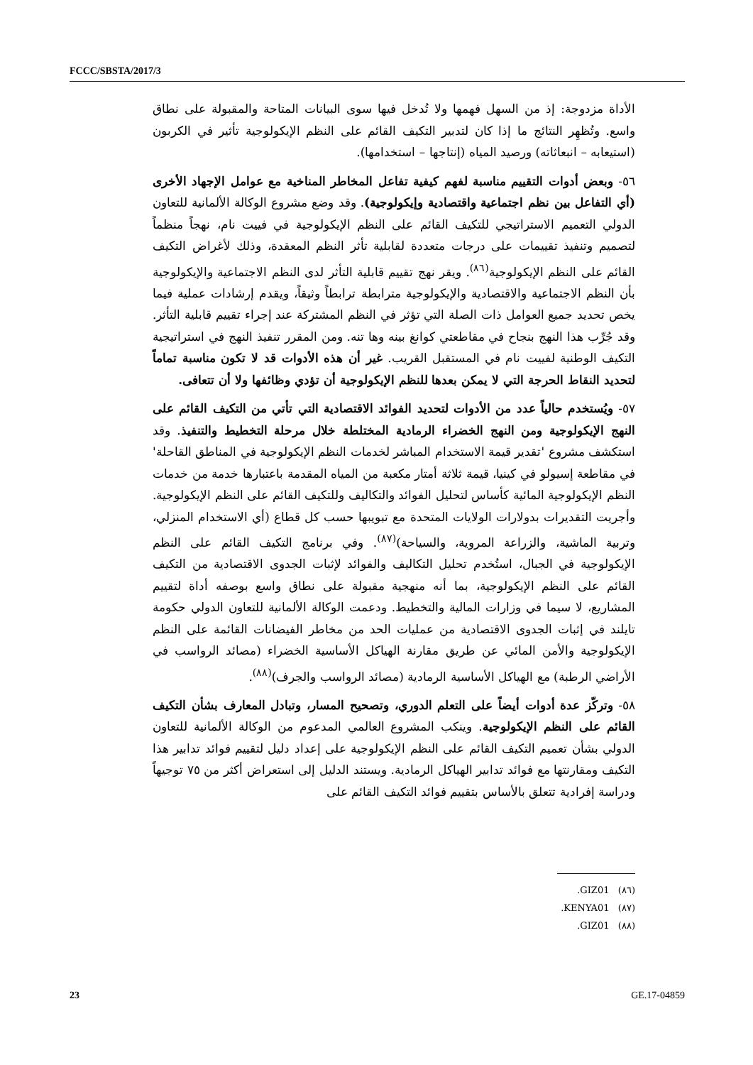FCCC/SBSTA/2017/3
الأداة مزدوجة: إذ من السهل فهمها ولا تُدخل فيها سوى البيانات المتاحة والمقبولة على نطاق واسع. وتُظهِر النتائج ما إذا كان لتدبير التكيف القائم على النظم الإيكولوجية تأثير في الكربون (استيعابه – انبعاثاته) ورصيد المياه (إنتاجها – استخدامها).
٥٦- وبعض أدوات التقييم مناسبة لفهم كيفية تفاعل المخاطر المناخية مع عوامل الإجهاد الأخرى (أي التفاعل بين نظم اجتماعية واقتصادية وإيكولوجية). وقد وضع مشروع الوكالة الألمانية للتعاون الدولي التعميم الاستراتيجي للتكيف القائم على النظم الإيكولوجية في فييت نام، نهجاً منظماً لتصميم وتنفيذ تقييمات على درجات متعددة لقابلية تأثر النظم المعقدة، وذلك لأغراض التكيف القائم على النظم الإيكولوجية<sup>(٨٦)</sup>. ويقر نهج تقييم قابلية التأثر لدى النظم الاجتماعية والإيكولوجية بأن النظم الاجتماعية والاقتصادية والإيكولوجية مترابطة ترابطاً وثيقاً، ويقدم إرشادات عملية فيما يخص تحديد جميع العوامل ذات الصلة التي تؤثر في النظم المشتركة عند إجراء تقييم قابلية التأثر. وقد جُرِّب هذا النهج بنجاح في مقاطعتي كوانغ بينه وها تنه. ومن المقرر تنفيذ النهج في استراتيجية التكيف الوطنية لفييت نام في المستقبل القريب. غير أن هذه الأدوات قد لا تكون مناسبة تماماً لتحديد النقاط الحرجة التي لا يمكن بعدها للنظم الإيكولوجية أن تؤدي وظائفها ولا أن تتعافى.
٥٧- ويُستخدم حالياً عدد من الأدوات لتحديد الفوائد الاقتصادية التي تأتي من التكيف القائم على النهج الإيكولوجية ومن النهج الخضراء الرمادية المختلطة خلال مرحلة التخطيط والتنفيذ. وقد استكشف مشروع 'تقدير قيمة الاستخدام المباشر لخدمات النظم الإيكولوجية في المناطق القاحلة' في مقاطعة إسيولو في كينيا، قيمة ثلاثة أمتار مكعبة من المياه المقدمة باعتبارها خدمة من خدمات النظم الإيكولوجية المائية كأساس لتحليل الفوائد والتكاليف وللتكيف القائم على النظم الإيكولوجية. وأجريت التقديرات بدولارات الولايات المتحدة مع تبويبها حسب كل قطاع (أي الاستخدام المنزلي، وتربية الماشية، والزراعة المروية، والسياحة)<sup>(٨٧)</sup>. وفي برنامج التكيف القائم على النظم الإيكولوجية في الجبال، استُخدم تحليل التكاليف والفوائد لإثبات الجدوى الاقتصادية من التكيف القائم على النظم الإيكولوجية، بما أنه منهجية مقبولة على نطاق واسع بوصفه أداة لتقييم المشاريع، لا سيما في وزارات المالية والتخطيط. ودعمت الوكالة الألمانية للتعاون الدولي حكومة تايلند في إثبات الجدوى الاقتصادية من عمليات الحد من مخاطر الفيضانات القائمة على النظم الإيكولوجية والأمن المائي عن طريق مقارنة الهياكل الأساسية الخضراء (مصائد الرواسب في الأراضي الرطبة) مع الهياكل الأساسية الرمادية (مصائد الرواسب والجرف)<sup>(٨٨)</sup>.
٥٨- وتركّز عدة أدوات أيضاً على التعلم الدوري، وتصحيح المسار، وتبادل المعارف بشأن التكيف القائم على النظم الإيكولوجية. وينكب المشروع العالمي المدعوم من الوكالة الألمانية للتعاون الدولي بشأن تعميم التكيف القائم على النظم الإيكولوجية على إعداد دليل لتقييم فوائد تدابير هذا التكيف ومقارنتها مع فوائد تدابير الهياكل الرمادية. ويستند الدليل إلى استعراض أكثر من ٧٥ توجيهاً ودراسة إفرادية تتعلق بالأساس بتقييم فوائد التكيف القائم على
(٨٦) GIZ01.
(٨٧) KENYA01.
(٨٨) GIZ01.
23 GE.17-04859